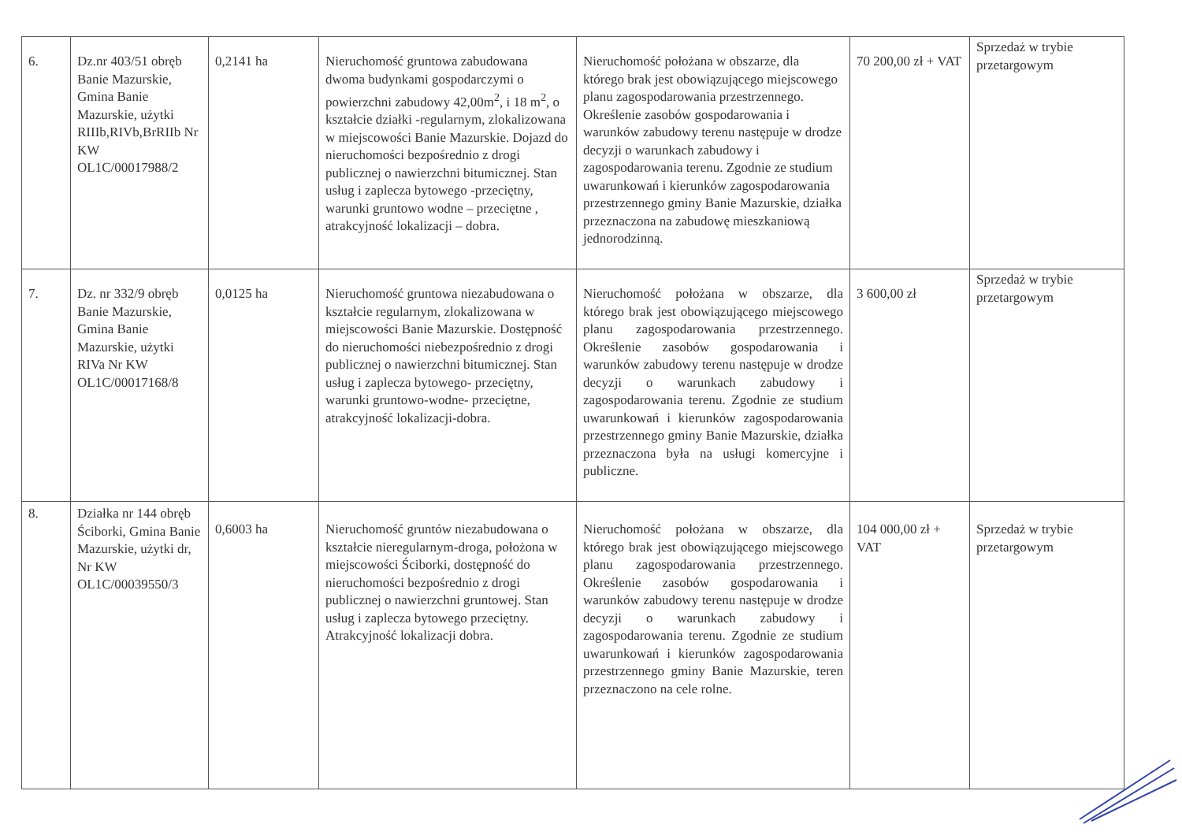| 6. | Dz.nr 403/51 obręb Banie Mazurskie, Gmina Banie Mazurskie, użytki RIIIb,RIVb,BrRIIb Nr KW OL1C/00017988/2 | 0,2141 ha | Nieruchomość gruntowa zabudowana dwoma budynkami gospodarczymi o powierzchni zabudowy 42,00m<sup>2</sup>, i 18 m<sup>2</sup>, o kształcie działki -regularnym, zlokalizowana w miejscowości Banie Mazurskie. Dojazd do nieruchomości bezpośrednio z drogi publicznej o nawierzchni bitumicznej. Stan usług i zaplecza bytowego -przeciętny, warunki gruntowo wodne – przeciętne , atrakcyjność lokalizacji – dobra. | Nieruchomość położana w obszarze, dla którego brak jest obowiązującego miejscowego planu zagospodarowania przestrzennego. Określenie zasobów gospodarowania i warunków zabudowy terenu następuje w drodze decyzji o warunkach zabudowy i zagospodarowania terenu. Zgodnie ze studium uwarunkowań i kierunków zagospodarowania przestrzennego gminy Banie Mazurskie, działka przeznaczona na zabudowę mieszkaniową jednorodzinną. | 70 200,00 zł + VAT | Sprzedaż w trybie przetargowym |
| 7. | Dz. nr 332/9 obręb Banie Mazurskie, Gmina Banie Mazurskie, użytki RIVa Nr KW OL1C/00017168/8 | 0,0125 ha | Nieruchomość gruntowa niezabudowana o kształcie regularnym, zlokalizowana w miejscowości Banie Mazurskie. Dostępność do nieruchomości niebezpośrednio z drogi publicznej o nawierzchni bitumicznej. Stan usług i zaplecza bytowego- przeciętny, warunki gruntowo-wodne- przeciętne, atrakcyjność lokalizacji-dobra. | Nieruchomość położana w obszarze, dla którego brak jest obowiązującego miejscowego planu zagospodarowania przestrzennego. Określenie zasobów gospodarowania i warunków zabudowy terenu następuje w drodze decyzji o warunkach zabudowy i zagospodarowania terenu. Zgodnie ze studium uwarunkowań i kierunków zagospodarowania przestrzennego gminy Banie Mazurskie, działka przeznaczona była na usługi komercyjne i publiczne. | 3 600,00 zł | Sprzedaż w trybie przetargowym |
| 8. | Działka nr 144 obręb Ściborki, Gmina Banie Mazurskie, użytki dr, Nr KW OL1C/00039550/3 | 0,6003 ha | Nieruchomość gruntów niezabudowana o kształcie nieregularnym-droga, położona w miejscowości Ściborki, dostępność do nieruchomości bezpośrednio z drogi publicznej o nawierzchni gruntowej. Stan usług i zaplecza bytowego przeciętny. Atrakcyjność lokalizacji dobra. | Nieruchomość położana w obszarze, dla którego brak jest obowiązującego miejscowego planu zagospodarowania przestrzennego. Określenie zasobów gospodarowania i warunków zabudowy terenu następuje w drodze decyzji o warunkach zabudowy i zagospodarowania terenu. Zgodnie ze studium uwarunkowań i kierunków zagospodarowania przestrzennego gminy Banie Mazurskie, teren przeznaczono na cele rolne. | 104 000,00 zł + VAT | Sprzedaż w trybie przetargowym |